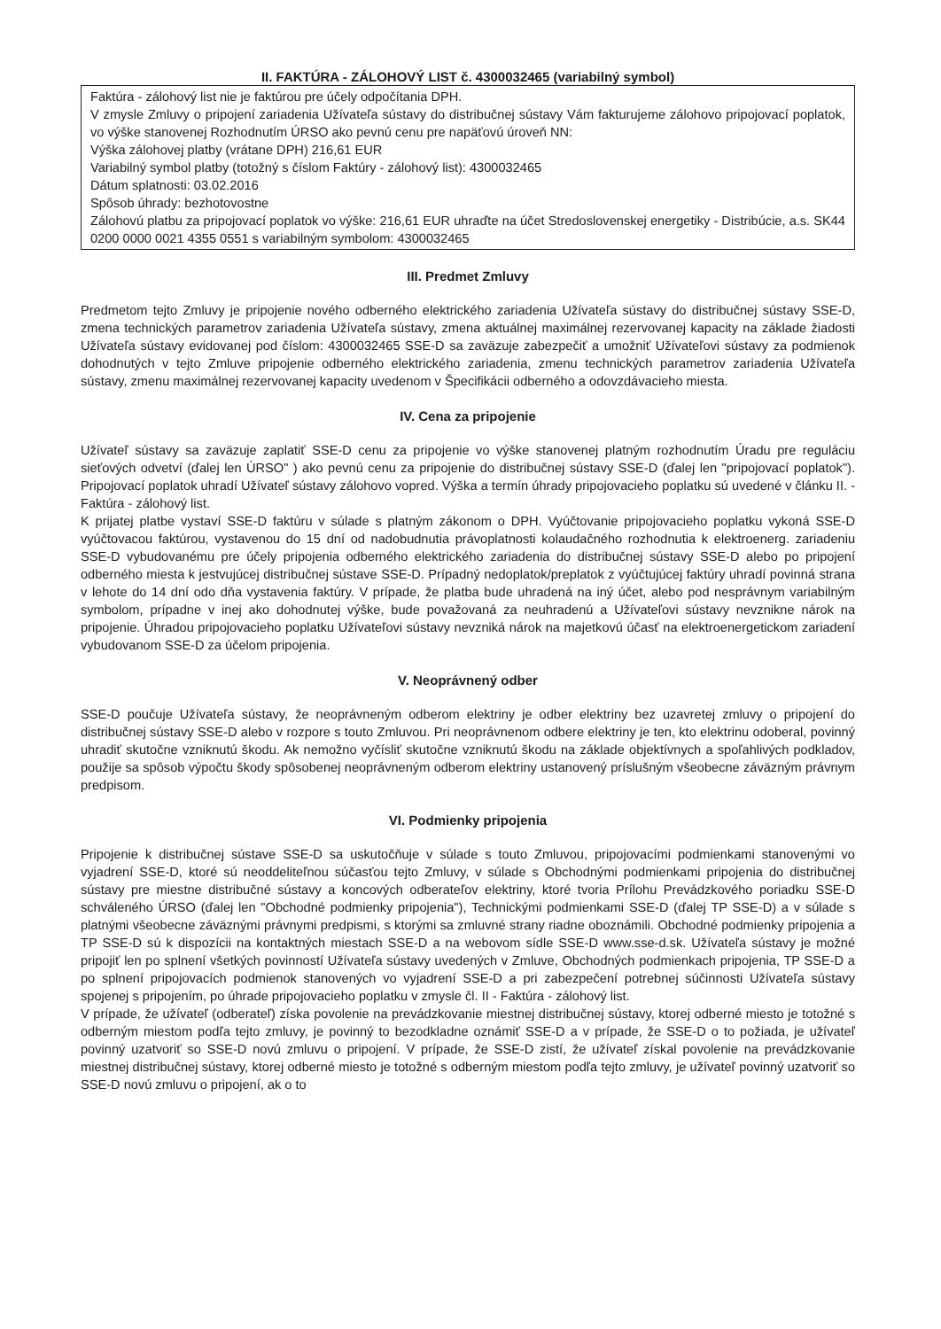II. FAKTÚRA - ZÁLOHOVÝ LIST č. 4300032465 (variabilný symbol)
Faktúra - zálohový list nie je faktúrou pre účely odpočítania DPH.
V zmysle Zmluvy o pripojení zariadenia Užívateľa sústavy do distribučnej sústavy Vám fakturujeme zálohovo pripojovací poplatok, vo výške stanovenej Rozhodnutím ÚRSO ako pevnú cenu pre napäťovú úroveň NN:
Výška zálohovej platby (vrátane DPH) 216,61 EUR
Variabilný symbol platby (totožný s číslom Faktúry - zálohový list): 4300032465
Dátum splatnosti: 03.02.2016
Spôsob úhrady: bezhotovostne
Zálohovú platbu za pripojovací poplatok vo výške: 216,61 EUR uhraďte na účet Stredoslovenskej energetiky - Distribúcie, a.s. SK44 0200 0000 0021 4355 0551 s variabilným symbolom: 4300032465
III. Predmet Zmluvy
Predmetom tejto Zmluvy je pripojenie nového odberného elektrického zariadenia Užívateľa sústavy do distribučnej sústavy SSE-D, zmena technických parametrov zariadenia Užívateľa sústavy, zmena aktuálnej maximálnej rezervovanej kapacity na základe žiadosti Užívateľa sústavy evidovanej pod číslom: 4300032465 SSE-D sa zaväzuje zabezpečiť a umožniť Užívateľovi sústavy za podmienok dohodnutých v tejto Zmluve pripojenie odberného elektrického zariadenia, zmenu technických parametrov zariadenia Užívateľa sústavy, zmenu maximálnej rezervovanej kapacity uvedenom v Špecifikácii odberného a odovzdávacieho miesta.
IV. Cena za pripojenie
Užívateľ sústavy sa zaväzuje zaplatiť SSE-D cenu za pripojenie vo výške stanovenej platným rozhodnutím Úradu pre reguláciu sieťových odvetví (ďalej len ÚRSO" ) ako pevnú cenu za pripojenie do distribučnej sústavy SSE-D (ďalej len "pripojovací poplatok"). Pripojovací poplatok uhradí Užívateľ sústavy zálohovo vopred. Výška a termín úhrady pripojovacieho poplatku sú uvedené v článku II. - Faktúra - zálohový list.
K prijatej platbe vystaví SSE-D faktúru v súlade s platným zákonom o DPH. Vyúčtovanie pripojovacieho poplatku vykoná SSE-D vyúčtovacou faktúrou, vystavenou do 15 dní od nadobudnutia právoplatnosti kolaudačného rozhodnutia k elektroenerg. zariadeniu SSE-D vybudovanému pre účely pripojenia odberného elektrického zariadenia do distribučnej sústavy SSE-D alebo po pripojení odberného miesta k jestvujúcej distribučnej sústave SSE-D. Prípadný nedoplatok/preplatok z vyúčtujúcej faktúry uhradí povinná strana v lehote do 14 dní odo dňa vystavenia faktúry. V prípade, že platba bude uhradená na iný účet, alebo pod nesprávnym variabilným symbolom, prípadne v inej ako dohodnutej výške, bude považovaná za neuhradenú a Užívateľovi sústavy nevznikne nárok na pripojenie. Úhradou pripojovacieho poplatku Užívateľovi sústavy nevzniká nárok na majetkovú účasť na elektroenergetickom zariadení vybudovanom SSE-D za účelom pripojenia.
V. Neoprávnený odber
SSE-D poučuje Užívateľa sústavy, že neoprávneným odberom elektriny je odber elektriny bez uzavretej zmluvy o pripojení do distribučnej sústavy SSE-D alebo v rozpore s touto Zmluvou. Pri neoprávnenom odbere elektriny je ten, kto elektrinu odoberal, povinný uhradiť skutočne vzniknutú škodu. Ak nemožno vyčísliť skutočne vzniknutú škodu na základe objektívnych a spoľahlivých podkladov, použije sa spôsob výpočtu škody spôsobenej neoprávneným odberom elektriny ustanovený príslušným všeobecne záväzným právnym predpisom.
VI. Podmienky pripojenia
Pripojenie k distribučnej sústave SSE-D sa uskutočňuje v súlade s touto Zmluvou, pripojovacími podmienkami stanovenými vo vyjadrení SSE-D, ktoré sú neoddeliteľnou súčasťou tejto Zmluvy, v súlade s Obchodnými podmienkami pripojenia do distribučnej sústavy pre miestne distribučné sústavy a koncových odberateľov elektriny, ktoré tvoria Prílohu Prevádzkového poriadku SSE-D schváleného ÚRSO (ďalej len "Obchodné podmienky pripojenia"), Technickými podmienkami SSE-D (ďalej TP SSE-D) a v súlade s platnými všeobecne záväznými právnymi predpismi, s ktorými sa zmluvné strany riadne oboznámili. Obchodné podmienky pripojenia a TP SSE-D sú k dispozícii na kontaktných miestach SSE-D a na webovom sídle SSE-D www.sse-d.sk. Užívateľa sústavy je možné pripojiť len po splnení všetkých povinností Užívateľa sústavy uvedených v Zmluve, Obchodných podmienkach pripojenia, TP SSE-D a po splnení pripojovacích podmienok stanovených vo vyjadrení SSE-D a pri zabezpečení potrebnej súčinnosti Užívateľa sústavy spojenej s pripojením, po úhrade pripojovacieho poplatku v zmysle čl. II - Faktúra - zálohový list.
V prípade, že užívateľ (odberateľ) získa povolenie na prevádzkovanie miestnej distribučnej sústavy, ktorej odberné miesto je totožné s odberným miestom podľa tejto zmluvy, je povinný to bezodkladne oznámiť SSE-D a v prípade, že SSE-D o to požiada, je užívateľ povinný uzatvoriť so SSE-D novú zmluvu o pripojení. V prípade, že SSE-D zistí, že užívateľ získal povolenie na prevádzkovanie miestnej distribučnej sústavy, ktorej odberné miesto je totožné s odberným miestom podľa tejto zmluvy, je užívateľ povinný uzatvoriť so SSE-D novú zmluvu o pripojení, ak o to